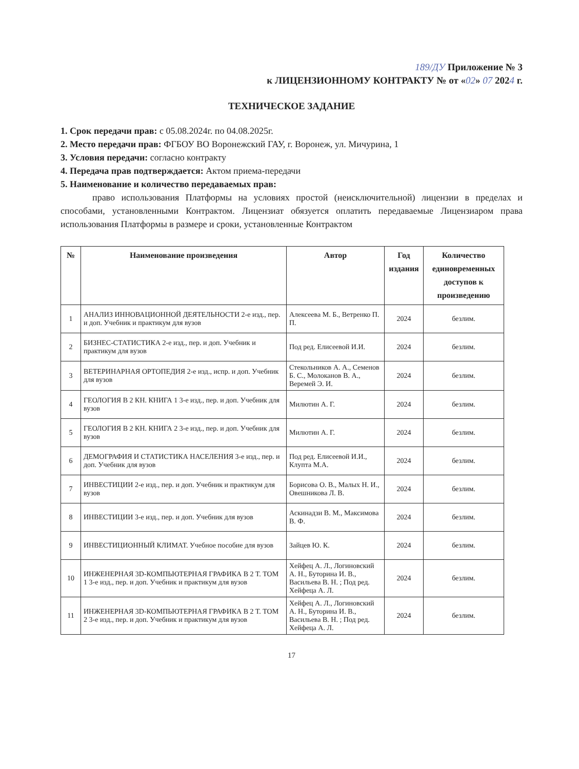189/ДУ Приложение № 3
к ЛИЦЕНЗИОННОМУ КОНТРАКТУ № от «02» 07 2024 г.
ТЕХНИЧЕСКОЕ ЗАДАНИЕ
1. Срок передачи прав: с 05.08.2024г. по 04.08.2025г.
2. Место передачи прав: ФГБОУ ВО Воронежский ГАУ, г. Воронеж, ул. Мичурина, 1
3. Условия передачи: согласно контракту
4. Передача прав подтверждается: Актом приема-передачи
5. Наименование и количество передаваемых прав:
право использования Платформы на условиях простой (неисключительной) лицензии в пределах и способами, установленными Контрактом. Лицензиат обязуется оплатить передаваемые Лицензиаром права использования Платформы в размере и сроки, установленные Контрактом
| № | Наименование произведения | Автор | Год издания | Количество единовременных доступов к произведению |
| --- | --- | --- | --- | --- |
| 1 | АНАЛИЗ ИННОВАЦИОННОЙ ДЕЯТЕЛЬНОСТИ 2-е изд., пер. и доп. Учебник и практикум для вузов | Алексеева М. Б., Ветренко П. П. | 2024 | безлим. |
| 2 | БИЗНЕС-СТАТИСТИКА 2-е изд., пер. и доп. Учебник и практикум для вузов | Под ред. Елисеевой И.И. | 2024 | безлим. |
| 3 | ВЕТЕРИНАРНАЯ ОРТОПЕДИЯ 2-е изд., испр. и доп. Учебник для вузов | Стекольников А. А., Семенов Б. С., Молоканов В. А., Веремей Э. И. | 2024 | безлим. |
| 4 | ГЕОЛОГИЯ В 2 КН. КНИГА 1 3-е изд., пер. и доп. Учебник для вузов | Милютин А. Г. | 2024 | безлим. |
| 5 | ГЕОЛОГИЯ В 2 КН. КНИГА 2 3-е изд., пер. и доп. Учебник для вузов | Милютин А. Г. | 2024 | безлим. |
| 6 | ДЕМОГРАФИЯ И СТАТИСТИКА НАСЕЛЕНИЯ 3-е изд., пер. и доп. Учебник для вузов | Под ред. Елисеевой И.И., Клупта М.А. | 2024 | безлим. |
| 7 | ИНВЕСТИЦИИ 2-е изд., пер. и доп. Учебник и практикум для вузов | Борисова О. В., Малых Н. И., Овешникова Л. В. | 2024 | безлим. |
| 8 | ИНВЕСТИЦИИ 3-е изд., пер. и доп. Учебник для вузов | Аскинадзи В. М., Максимова В. Ф. | 2024 | безлим. |
| 9 | ИНВЕСТИЦИОННЫЙ КЛИМАТ. Учебное пособие для вузов | Зайцев Ю. К. | 2024 | безлим. |
| 10 | ИНЖЕНЕРНАЯ 3D-КОМПЬЮТЕРНАЯ ГРАФИКА В 2 Т. ТОМ 1 3-е изд., пер. и доп. Учебник и практикум для вузов | Хейфец А. Л., Логиновский А. Н., Буторина И. В., Васильева В. Н. ; Под ред. Хейфеца А. Л. | 2024 | безлим. |
| 11 | ИНЖЕНЕРНАЯ 3D-КОМПЬЮТЕРНАЯ ГРАФИКА В 2 Т. ТОМ 2 3-е изд., пер. и доп. Учебник и практикум для вузов | Хейфец А. Л., Логиновский А. Н., Буторина И. В., Васильева В. Н. ; Под ред. Хейфеца А. Л. | 2024 | безлим. |
17